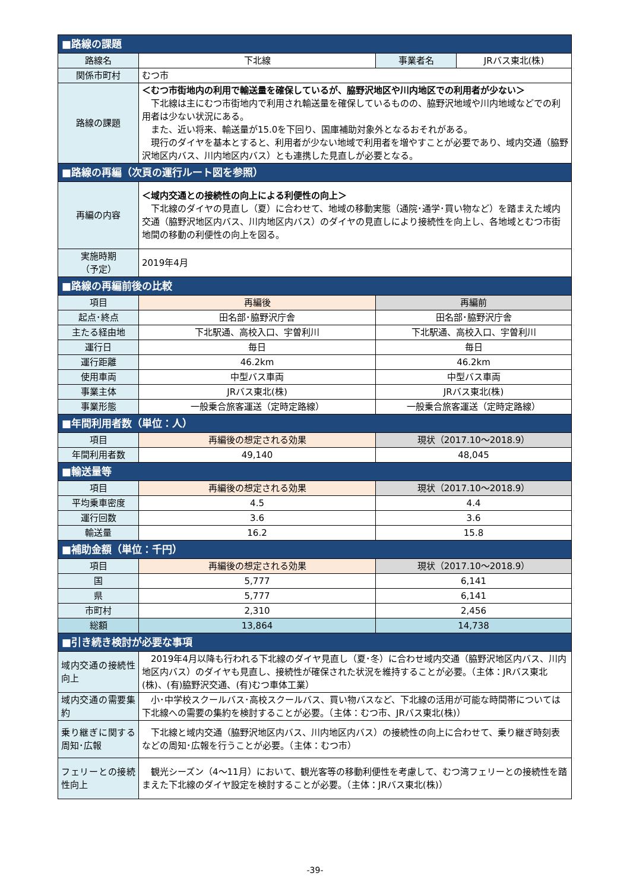| ■路線の課題 | | | |
| 路線名 | 下北線 | 事業者名 | JRバス東北(株) |
| 関係市町村 | むつ市 | | |
| 路線の課題 | ＜むつ市街地内の利用で輸送量を確保しているが、脇野沢地区や川内地区での利用者が少ない＞ 下北線は主にむつ市街地内で利用され輸送量を確保しているものの、脇野沢地域や川内地域などでの利用者は少ない状況にある。 また、近い将来、輸送量が15.0を下回り、国庫補助対象外となるおそれがある。 現行のダイヤを基本とすると、利用者が少ない地域で利用者を増やすことが必要であり、域内交通（脇野沢地区内バス、川内地区内バス）とも連携した見直しが必要となる。 | | |
| ■路線の再編（次頁の運行ルート図を参照） | | | |
| 再編の内容 | ＜域内交通との接続性の向上による利便性の向上＞ 下北線のダイヤの見直し（夏）に合わせて、地域の移動実態（通院･通学･買い物など）を踏まえた域内交通（脇野沢地区内バス、川内地区内バス）のダイヤの見直しにより接続性を向上し、各地域とむつ市街地間の移動の利便性の向上を図る。 | | |
| 実施時期 （予定） | 2019年4月 | | |
| ■路線の再編前後の比較 | | | |
| 項目 | 再編後 | 再編前 | |
| 起点･終点 | 田名部･脇野沢庁舎 | 田名部･脇野沢庁舎 | |
| 主たる経由地 | 下北駅通、高校入口、宇曽利川 | 下北駅通、高校入口、宇曽利川 | |
| 運行日 | 毎日 | 毎日 | |
| 運行距離 | 46.2km | 46.2km | |
| 使用車両 | 中型バス車両 | 中型バス車両 | |
| 事業主体 | JRバス東北(株) | JRバス東北(株) | |
| 事業形態 | 一般乗合旅客運送（定時定路線） | 一般乗合旅客運送（定時定路線） | |
| ■年間利用者数（単位：人） | | | |
| 項目 | 再編後の想定される効果 | 現状（2017.10～2018.9） | |
| 年間利用者数 | 49,140 | 48,045 | |
| ■輸送量等 | | | |
| 項目 | 再編後の想定される効果 | 現状（2017.10～2018.9） | |
| 平均乗車密度 | 4.5 | 4.4 | |
| 運行回数 | 3.6 | 3.6 | |
| 輸送量 | 16.2 | 15.8 | |
| ■補助金額（単位：千円） | | | |
| 項目 | 再編後の想定される効果 | 現状（2017.10～2018.9） | |
| 国 | 5,777 | 6,141 | |
| 県 | 5,777 | 6,141 | |
| 市町村 | 2,310 | 2,456 | |
| 総額 | 13,864 | 14,738 | |
| ■引き続き検討が必要な事項 | | | |
| 域内交通の接続性向上 | 2019年4月以降も行われる下北線のダイヤ見直し（夏･冬）に合わせ域内交通（脇野沢地区内バス、川内地区内バス）のダイヤも見直し、接続性が確保された状況を維持することが必要。（主体：JRバス東北(株)、(有)脇野沢交通、(有)むつ車体工業） | | |
| 域内交通の需要集約 | 小･中学校スクールバス･高校スクールバス、買い物バスなど、下北線の活用が可能な時間帯については下北線への需要の集約を検討することが必要。（主体：むつ市、JRバス東北(株)） | | |
| 乗り継ぎに関する周知･広報 | 下北線と域内交通（脇野沢地区内バス、川内地区内バス）の接続性の向上に合わせて、乗り継ぎ時刻表などの周知･広報を行うことが必要。（主体：むつ市） | | |
| フェリーとの接続性向上 | 観光シーズン（4～11月）において、観光客等の移動利便性を考慮して、むつ湾フェリーとの接続性を踏まえた下北線のダイヤ設定を検討することが必要。（主体：JRバス東北(株)） | | |
-39-